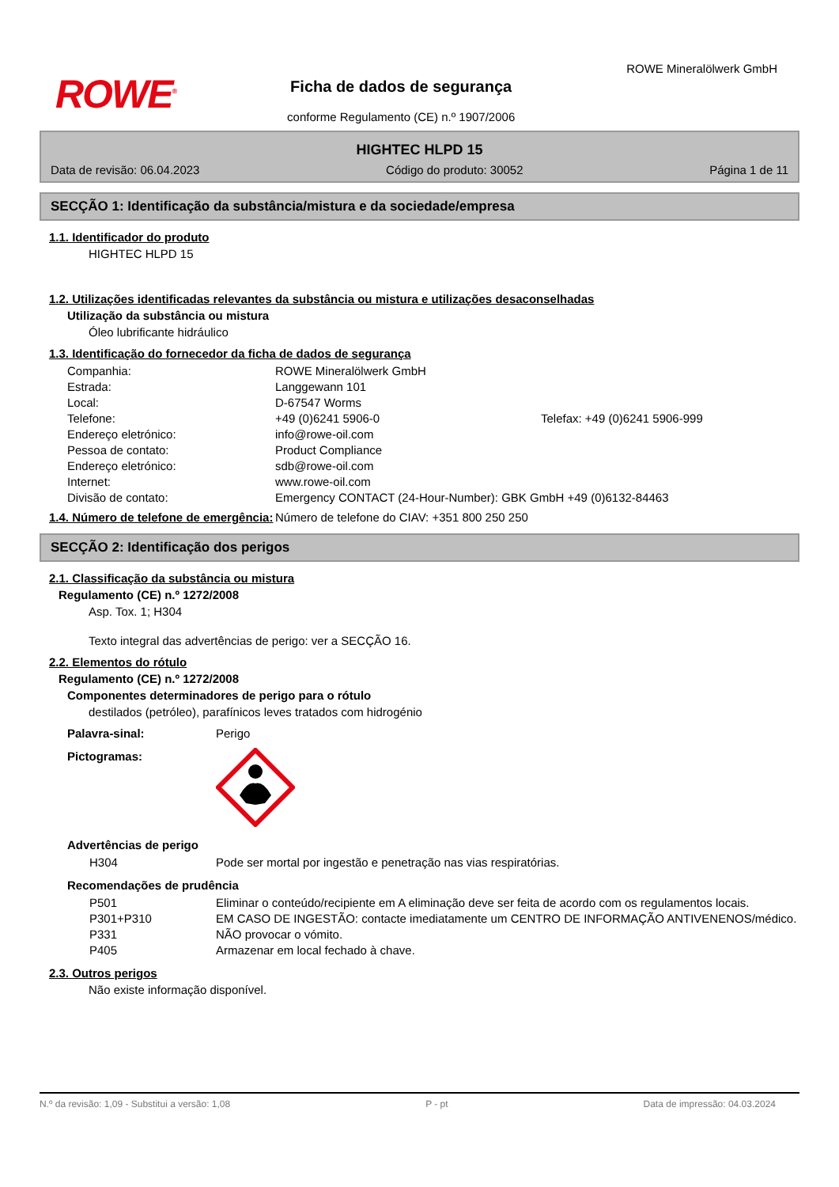ROWE<sup>®</sup>
Ficha de dados de segurança
conforme Regulamento (CE) n.º 1907/2006
ROWE Mineralölwerk GmbH
HIGHTEC HLPD 15
Data de revisão: 06.04.2023 Código do produto: 30052 Página 1 de 11
SECÇÃO 1: Identificação da substância/mistura e da sociedade/empresa
1.1. Identificador do produto
HIGHTEC HLPD 15
1.2. Utilizações identificadas relevantes da substância ou mistura e utilizações desaconselhadas
Utilização da substância ou mistura
Óleo lubrificante hidráulico
1.3. Identificação do fornecedor da ficha de dados de segurança
Companhia: ROWE Mineralölwerk GmbH Estrada: Langgewann 101 Local: D-67547 Worms Telefone: +49 (0)6241 5906-0 Telefax: +49 (0)6241 5906-999 Endereço eletrónico: info@rowe-oil.com Pessoa de contato: Product Compliance Endereço eletrónico: sdb@rowe-oil.com Internet: www.rowe-oil.com Divisão de contato: Emergency CONTACT (24-Hour-Number): GBK GmbH +49 (0)6132-84463
1.4. Número de telefone de emergência: Número de telefone do CIAV: +351 800 250 250
SECÇÃO 2: Identificação dos perigos
2.1. Classificação da substância ou mistura
Regulamento (CE) n.º 1272/2008
Asp. Tox. 1; H304
Texto integral das advertências de perigo: ver a SECÇÃO 16.
2.2. Elementos do rótulo
Regulamento (CE) n.º 1272/2008
Componentes determinadores de perigo para o rótulo
destilados (petróleo), parafínicos leves tratados com hidrogénio
Palavra-sinal: Perigo Pictogramas:
Advertências de perigo
H304 Pode ser mortal por ingestão e penetração nas vias respiratórias.
Recomendações de prudência
P501 Eliminar o conteúdo/recipiente em A eliminação deve ser feita de acordo com os regulamentos locais. P301+P310 EM CASO DE INGESTÃO: contacte imediatamente um CENTRO DE INFORMAÇÃO ANTIVENENOS/médico. P331 NÃO provocar o vómito. P405 Armazenar em local fechado à chave.
2.3. Outros perigos
Não existe informação disponível.
N.º da revisão: 1,09 - Substitui a versão: 1,08 P - pt Data de impressão: 04.03.2024